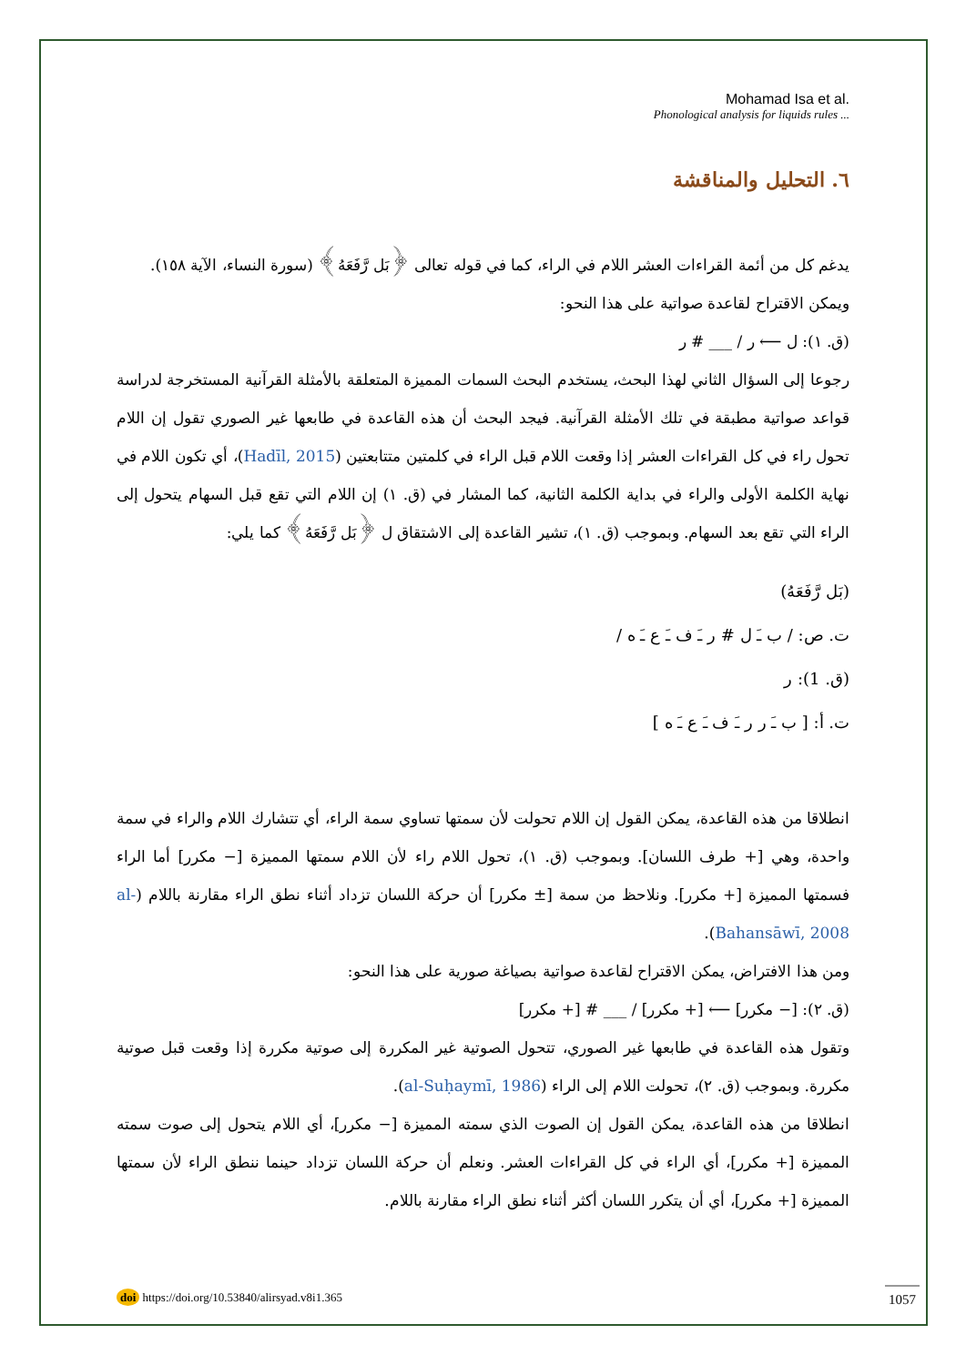Mohamad Isa et al.
Phonological analysis for liquids rules ...
٦. التحليل والمناقشة
يدغم كل من أئمة القراءات العشر اللام في الراء، كما في قوله تعالى ﴿بَل رَّفَعَهُ﴾ (سورة النساء، الآية ١٥٨).
ويمكن الاقتراح لقاعدة صواتية على هذا النحو:
(ق. ١): ل ⟵ ر / ___ # ر
رجوعا إلى السؤال الثاني لهذا البحث، يستخدم البحث السمات المميزة المتعلقة بالأمثلة القرآنية المستخرجة لدراسة قواعد صواتية مطبقة في تلك الأمثلة القرآنية. فيجد البحث أن هذه القاعدة في طابعها غير الصوري تقول إن اللام تحول راء في كل القراءات العشر إذا وقعت اللام قبل الراء في كلمتين متتابعتين (Hadīl, 2015)، أي تكون اللام في نهاية الكلمة الأولى والراء في بداية الكلمة الثانية، كما المشار في (ق. ١) إن اللام التي تقع قبل السهام يتحول إلى الراء التي تقع بعد السهام. وبموجب (ق. ١)، تشير القاعدة إلى الاشتقاق ل ﴿بَل رَّفَعَهُ﴾ كما يلي:
(بَل رَّفَعَهُ)
ت. ص: / ب ـَ ل # ر ـَ ف ـَ ع ـَ ه /
(ق. 1): ر
ت. أ: [ ب ـَ ر ر ـَ ف ـَ ع ـَ ه ]
انطلاقا من هذه القاعدة، يمكن القول إن اللام تحولت لأن سمتها تساوي سمة الراء، أي تتشارك اللام والراء في سمة واحدة، وهي [+ طرف اللسان]. وبموجب (ق. ١)، تحول اللام راء لأن اللام سمتها المميزة [− مكرر] أما الراء فسمتها المميزة [+ مكرر]. ونلاحظ من سمة [± مكرر] أن حركة اللسان تزداد أثناء نطق الراء مقارنة باللام (al-Bahansāwī, 2008).
ومن هذا الافتراض، يمكن الاقتراح لقاعدة صواتية بصياغة صورية على هذا النحو:
(ق. ٢): [− مكرر] ⟵ [+ مكرر] / ___ # [+ مكرر]
وتقول هذه القاعدة في طابعها غير الصوري، تتحول الصوتية غير المكررة إلى صوتية مكررة إذا وقعت قبل صوتية مكررة. وبموجب (ق. ٢)، تحولت اللام إلى الراء (al-Suḥaymī, 1986).
انطلاقا من هذه القاعدة، يمكن القول إن الصوت الذي سمته المميزة [− مكرر]، أي اللام يتحول إلى صوت سمته المميزة [+ مكرر]، أي الراء في كل القراءات العشر. ونعلم أن حركة اللسان تزداد حينما ننطق الراء لأن سمتها المميزة [+ مكرر]، أي أن يتكرر اللسان أكثر أثناء نطق الراء مقارنة باللام.
doi https://doi.org/10.53840/alirsyad.v8i1.365
1057